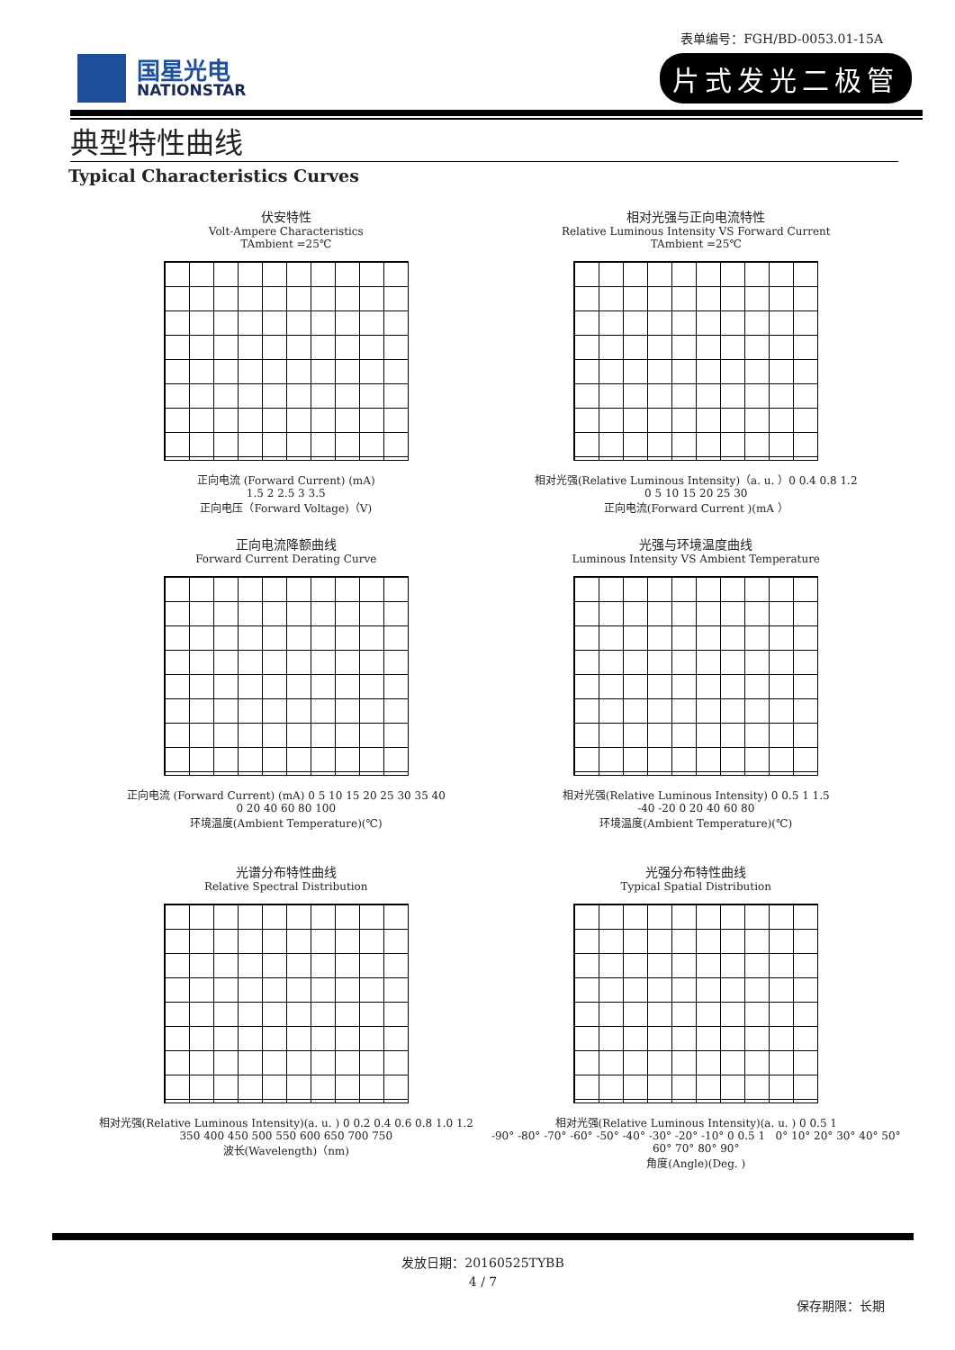表单编号：FGH/BD-0053.01-15A
国星光电
NATIONSTAR
片式发光二极管
典型特性曲线
Typical Characteristics Curves
伏安特性
Volt-Ampere Characteristics
TAmbient =25℃
正向电流 (Forward Current) (mA)
1.5 2 2.5 3 3.5
正向电压（Forward Voltage)（V)
相对光强与正向电流特性
Relative Luminous Intensity VS Forward Current
TAmbient =25℃
相对光强(Relative Luminous Intensity)（a. u. ）0 0.4 0.8 1.2
0 5 10 15 20 25 30
正向电流(Forward Current )(mA ）
正向电流降额曲线
Forward Current Derating Curve
正向电流 (Forward Current) (mA) 0 5 10 15 20 25 30 35 40
0 20 40 60 80 100
环境温度(Ambient Temperature)(℃)
光强与环境温度曲线
Luminous Intensity VS Ambient Temperature
相对光强(Relative Luminous Intensity) 0 0.5 1 1.5
-40 -20 0 20 40 60 80
环境温度(Ambient Temperature)(℃)
光谱分布特性曲线
Relative Spectral Distribution
相对光强(Relative Luminous Intensity)(a. u. ) 0 0.2 0.4 0.6 0.8 1.0 1.2
350 400 450 500 550 600 650 700 750
波长(Wavelength)（nm)
光强分布特性曲线
Typical Spatial Distribution
相对光强(Relative Luminous Intensity)(a. u. ) 0 0.5 1
-90° -80° -70° -60° -50° -40° -30° -20° -10° 0 0.5 1 0° 10° 20° 30° 40° 50° 60° 70° 80° 90°
角度(Angle)(Deg. )
发放日期：20160525TYBB
4 / 7
保存期限：长期